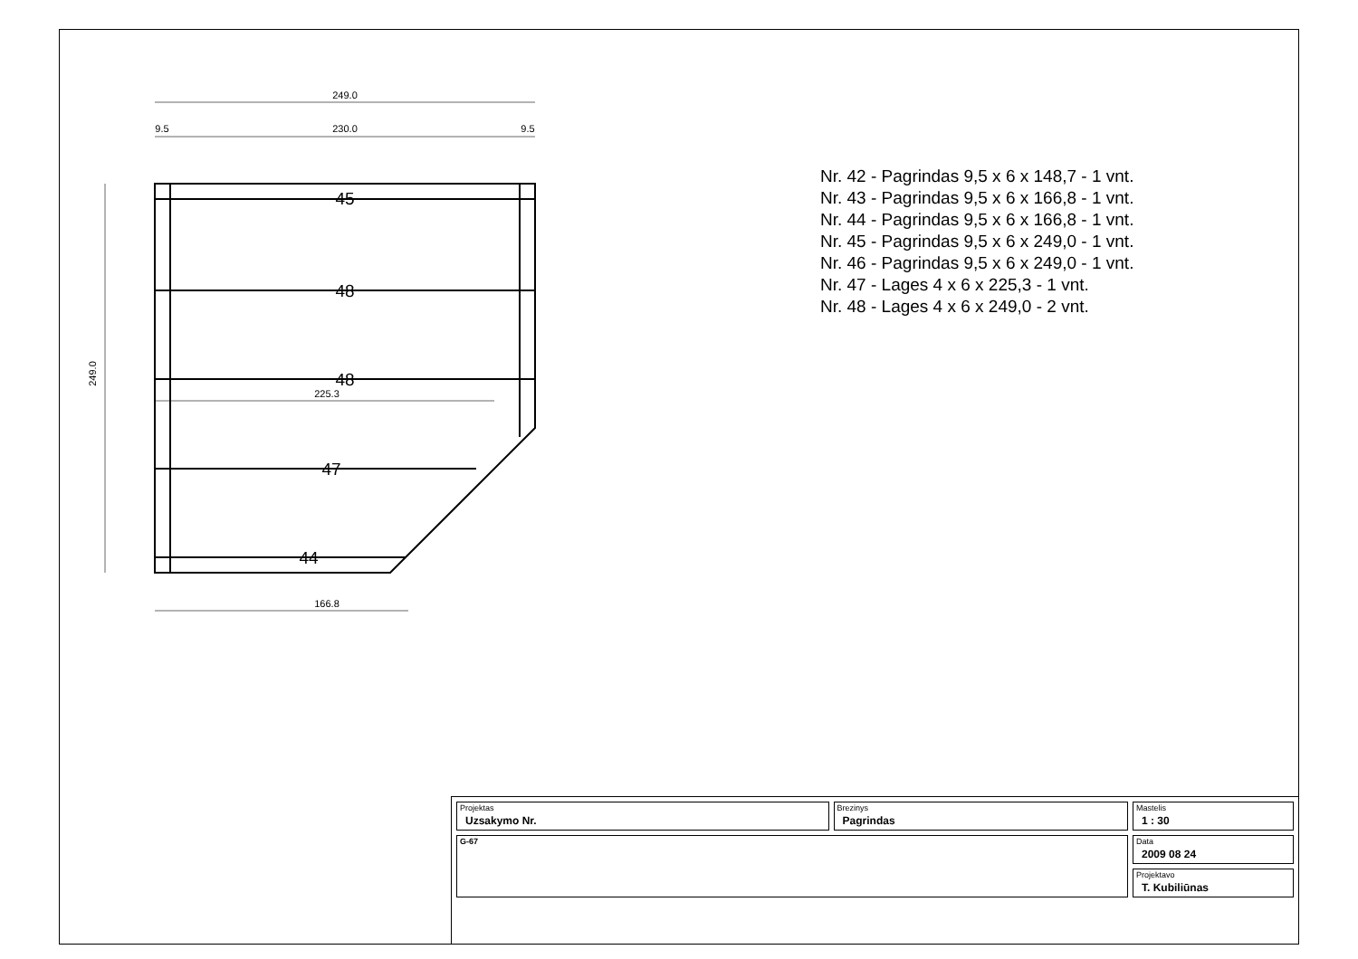249.0
230.0
9.5
9.5
166.8
225.3
249.0
45
48
48
47
44
Nr. 42 - Pagrindas 9,5 x 6 x 148,7 - 1 vnt.
Nr. 43 - Pagrindas 9,5 x 6 x 166,8 - 1 vnt.
Nr. 44 - Pagrindas 9,5 x 6 x 166,8 - 1 vnt.
Nr. 45 - Pagrindas 9,5 x 6 x 249,0 - 1 vnt.
Nr. 46 - Pagrindas 9,5 x 6 x 249,0 - 1 vnt.
Nr. 47 - Lages 4 x 6 x 225,3 - 1 vnt.
Nr. 48 - Lages 4 x 6 x 249,0 - 2 vnt.
| Projektas Uzsakymo Nr. | Brezinys Pagrindas | Mastelis 1 : 30 |
| G-67 | | Data 2009 08 24 |
| | | Projektavo T. Kubiliūnas |